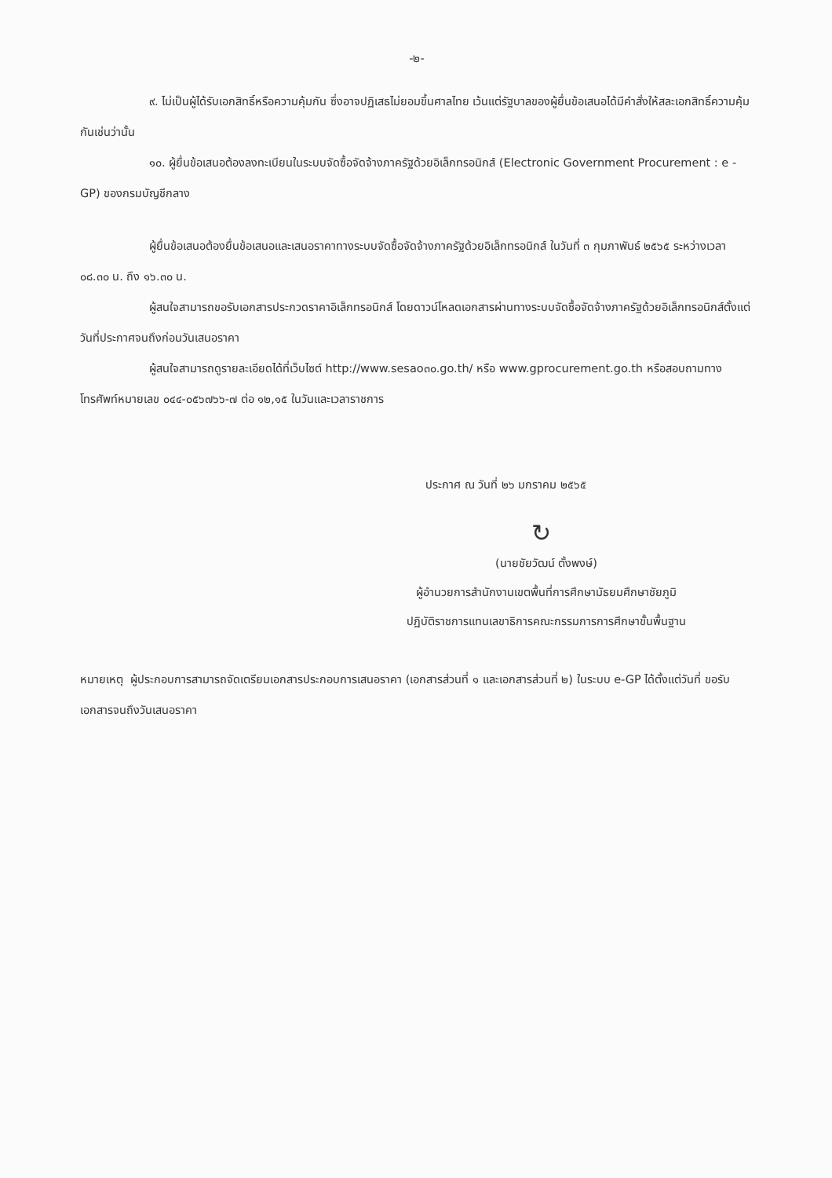-๒-
๙. ไม่เป็นผู้ได้รับเอกสิทธิ์หรือความคุ้มกัน ซึ่งอาจปฏิเสธไม่ยอมขึ้นศาลไทย เว้นแต่รัฐบาลของผู้ยื่นข้อเสนอได้มีคำสั่งให้สละเอกสิทธิ์ความคุ้มกันเช่นว่านั้น
๑๐. ผู้ยื่นข้อเสนอต้องลงทะเบียนในระบบจัดซื้อจัดจ้างภาครัฐด้วยอิเล็กทรอนิกส์ (Electronic Government Procurement : e - GP) ของกรมบัญชีกลาง
ผู้ยื่นข้อเสนอต้องยื่นข้อเสนอและเสนอราคาทางระบบจัดซื้อจัดจ้างภาครัฐด้วยอิเล็กทรอนิกส์ ในวันที่ ๓ กุมภาพันธ์ ๒๕๖๕ ระหว่างเวลา ๐๘.๓๐ น. ถึง ๑๖.๓๐ น.
ผู้สนใจสามารถขอรับเอกสารประกวดราคาอิเล็กทรอนิกส์ โดยดาวน์โหลดเอกสารผ่านทางระบบจัดซื้อจัดจ้างภาครัฐด้วยอิเล็กทรอนิกส์ตั้งแต่วันที่ประกาศจนถึงก่อนวันเสนอราคา
ผู้สนใจสามารถดูรายละเอียดได้ที่เว็บไซต์ http://www.sesao๓๐.go.th/ หรือ www.gprocurement.go.th หรือสอบถามทางโทรศัพท์หมายเลข ๐๔๔-๐๕๖๗๖๖-๗ ต่อ ๑๒,๑๕ ในวันและเวลาราชการ
ประกาศ ณ วันที่ ๒๖ มกราคม ๒๕๖๕
↻
(นายชัยวัฒน์ ตั้งพงษ์)
ผู้อำนวยการสำนักงานเขตพื้นที่การศึกษามัธยมศึกษาชัยภูมิ
ปฏิบัติราชการแทนเลขาธิการคณะกรรมการการศึกษาขั้นพื้นฐาน
หมายเหตุ ผู้ประกอบการสามารถจัดเตรียมเอกสารประกอบการเสนอราคา (เอกสารส่วนที่ ๑ และเอกสารส่วนที่ ๒) ในระบบ e-GP ได้ตั้งแต่วันที่ ขอรับเอกสารจนถึงวันเสนอราคา